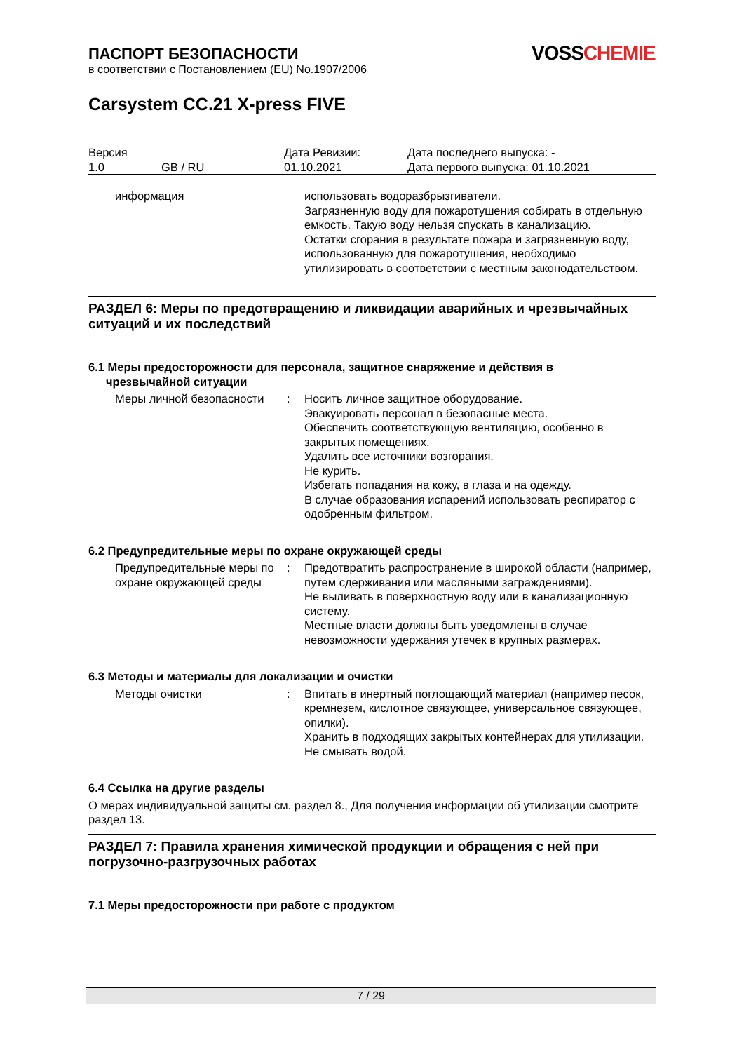VOSS CHEMIE
ПАСПОРТ БЕЗОПАСНОСТИ
в соответствии с Постановлением (EU) No.1907/2006
Carsystem CC.21 X-press FIVE
| Версия 1.0 | GB / RU | Дата Ревизии: 01.10.2021 | Дата последнего выпуска: - Дата первого выпуска: 01.10.2021 |
| информация | | использовать водоразбрызгиватели. Загрязненную воду для пожаротушения собирать в отдельную емкость. Такую воду нельзя спускать в канализацию. Остатки сгорания в результате пожара и загрязненную воду, использованную для пожаротушения, необходимо утилизировать в соответствии с местным законодательством. |
РАЗДЕЛ 6: Меры по предотвращению и ликвидации аварийных и чрезвычайных ситуаций и их последствий
6.1 Меры предосторожности для персонала, защитное снаряжение и действия в
чрезвычайной ситуации
| Меры личной безопасности | : | Носить личное защитное оборудование. Эвакуировать персонал в безопасные места. Обеспечить соответствующую вентиляцию, особенно в закрытых помещениях. Удалить все источники возгорания. Не курить. Избегать попадания на кожу, в глаза и на одежду. В случае образования испарений использовать респиратор с одобренным фильтром. |
6.2 Предупредительные меры по охране окружающей среды
| Предупредительные меры по охране окружающей среды | : | Предотвратить распространение в широкой области (например, путем сдерживания или масляными заграждениями). Не выливать в поверхностную воду или в канализационную систему. Местные власти должны быть уведомлены в случае невозможности удержания утечек в крупных размерах. |
6.3 Методы и материалы для локализации и очистки
| Методы очистки | : | Впитать в инертный поглощающий материал (например песок, кремнезем, кислотное связующее, универсальное связующее, опилки). Хранить в подходящих закрытых контейнерах для утилизации. Не смывать водой. |
6.4 Ссылка на другие разделы
О мерах индивидуальной защиты см. раздел 8., Для получения информации об утилизации смотрите раздел 13.
РАЗДЕЛ 7: Правила хранения химической продукции и обращения с ней при погрузочно-разгрузочных работах
7.1 Меры предосторожности при работе с продуктом
7 / 29